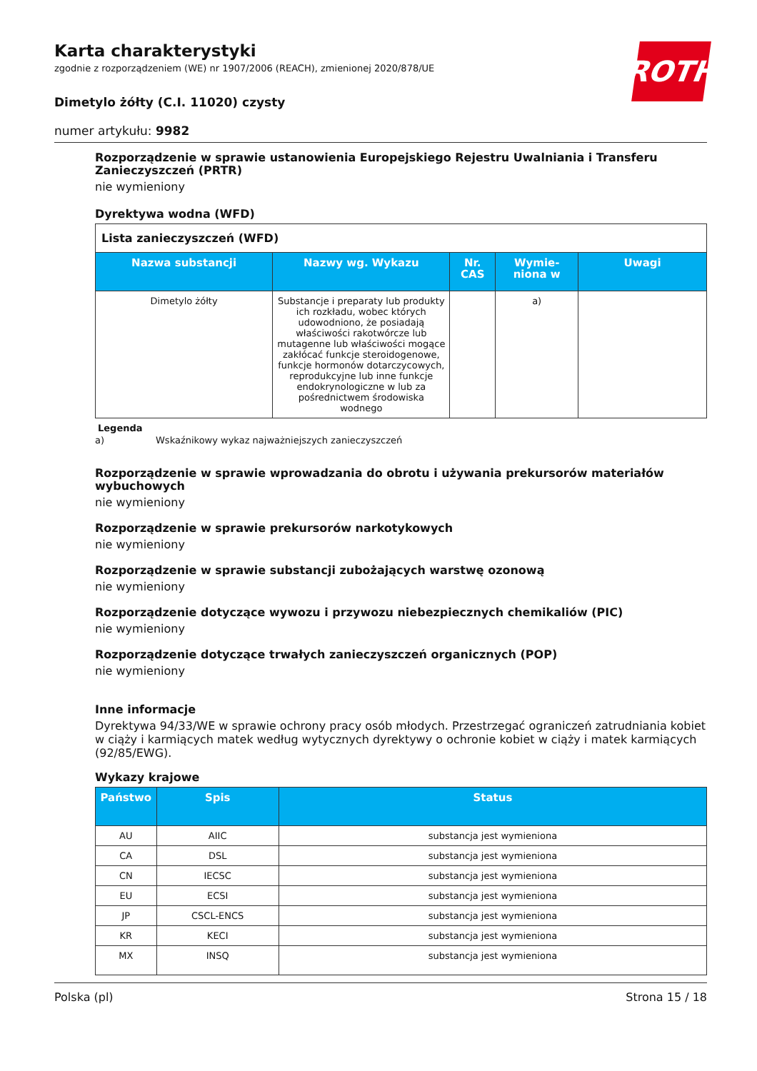ROTH
Karta charakterystyki
zgodnie z rozporządzeniem (WE) nr 1907/2006 (REACH), zmienionej 2020/878/UE
Dimetylo żółty (C.I. 11020) czysty
numer artykułu: 9982
Rozporządzenie w sprawie ustanowienia Europejskiego Rejestru Uwalniania i Transferu Zanieczyszczeń (PRTR)
nie wymieniony
Dyrektywa wodna (WFD)
| Lista zanieczyszczeń (WFD) | | | | |
| Nazwa substancji | Nazwy wg. Wykazu | Nr. CAS | Wymie-niona w | Uwagi |
| Dimetylo żółty | Substancje i preparaty lub produkty ich rozkładu, wobec których udowodniono, że posiadają właściwości rakotwórcze lub mutagenne lub właściwości mogące zakłócać funkcje steroidogenowe, funkcje hormonów dotarczycowych, reprodukcyjne lub inne funkcje endokrynologiczne w lub za pośrednictwem środowiska wodnego | | a) | |
Legenda
a) Wskaźnikowy wykaz najważniejszych zanieczyszczeń
Rozporządzenie w sprawie wprowadzania do obrotu i używania prekursorów materiałów wybuchowych
nie wymieniony
Rozporządzenie w sprawie prekursorów narkotykowych
nie wymieniony
Rozporządzenie w sprawie substancji zubożających warstwę ozonową
nie wymieniony
Rozporządzenie dotyczące wywozu i przywozu niebezpiecznych chemikaliów (PIC)
nie wymieniony
Rozporządzenie dotyczące trwałych zanieczyszczeń organicznych (POP)
nie wymieniony
Inne informacje
Dyrektywa 94/33/WE w sprawie ochrony pracy osób młodych. Przestrzegać ograniczeń zatrudniania kobiet w ciąży i karmiących matek według wytycznych dyrektywy o ochronie kobiet w ciąży i matek karmiących (92/85/EWG).
Wykazy krajowe
| Państwo | Spis | Status |
| --- | --- | --- |
| AU | AIIC | substancja jest wymieniona |
| CA | DSL | substancja jest wymieniona |
| CN | IECSC | substancja jest wymieniona |
| EU | ECSI | substancja jest wymieniona |
| JP | CSCL-ENCS | substancja jest wymieniona |
| KR | KECI | substancja jest wymieniona |
| MX | INSQ | substancja jest wymieniona |
Polska (pl) Strona 15 / 18